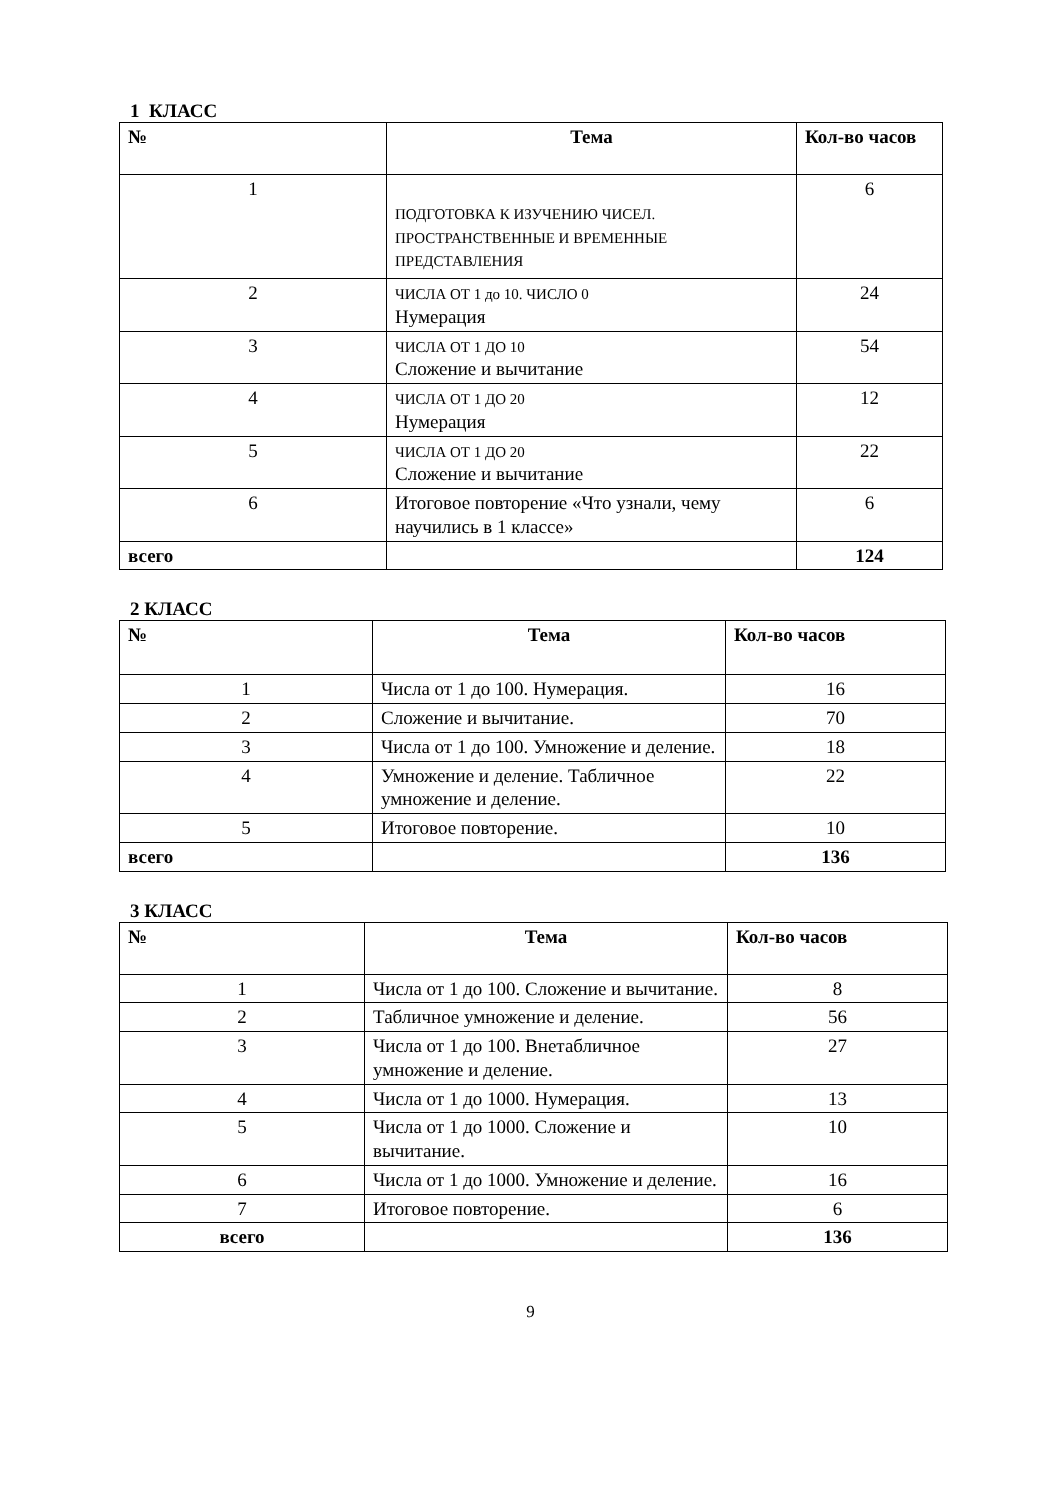1 КЛАСС
| № | Тема | Кол-во часов |
| --- | --- | --- |
| 1 | ПОДГОТОВКА К ИЗУЧЕНИЮ ЧИСЕЛ. ПРОСТРАНСТВЕННЫЕ И ВРЕМЕННЫЕ ПРЕДСТАВЛЕНИЯ | 6 |
| 2 | ЧИСЛА ОТ 1 до 10. ЧИСЛО 0 Нумерация | 24 |
| 3 | ЧИСЛА ОТ 1 ДО 10 Сложение и вычитание | 54 |
| 4 | ЧИСЛА ОТ 1 ДО 20 Нумерация | 12 |
| 5 | ЧИСЛА ОТ 1 ДО 20 Сложение и вычитание | 22 |
| 6 | Итоговое повторение «Что узнали, чему научились в 1 классе» | 6 |
| всего | | 124 |
2 КЛАСС
| № | Тема | Кол-во часов |
| --- | --- | --- |
| 1 | Числа от 1 до 100. Нумерация. | 16 |
| 2 | Сложение и вычитание. | 70 |
| 3 | Числа от 1 до 100. Умножение и деление. | 18 |
| 4 | Умножение и деление. Табличное умножение и деление. | 22 |
| 5 | Итоговое повторение. | 10 |
| всего | | 136 |
3 КЛАСС
| № | Тема | Кол-во часов |
| --- | --- | --- |
| 1 | Числа от 1 до 100. Сложение и вычитание. | 8 |
| 2 | Табличное умножение и деление. | 56 |
| 3 | Числа от 1 до 100. Внетабличное умножение и деление. | 27 |
| 4 | Числа от 1 до 1000. Нумерация. | 13 |
| 5 | Числа от 1 до 1000. Сложение и вычитание. | 10 |
| 6 | Числа от 1 до 1000. Умножение и деление. | 16 |
| 7 | Итоговое повторение. | 6 |
| всего | | 136 |
9